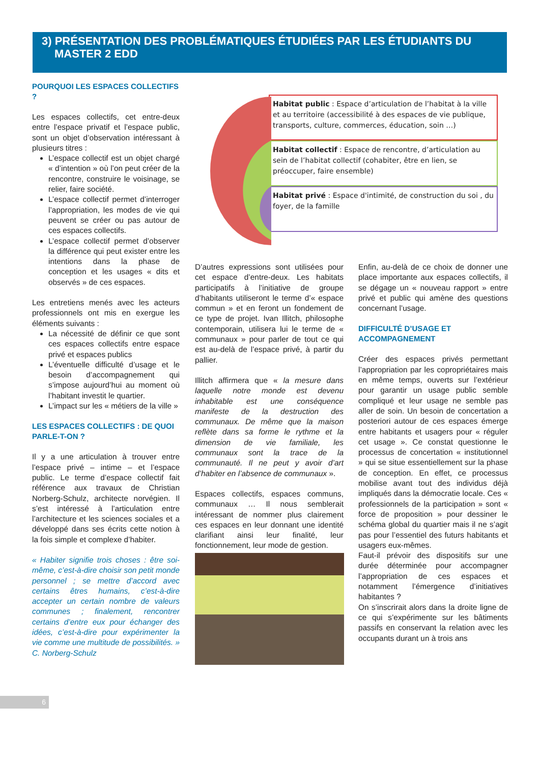3) PRÉSENTATION DES PROBLÉMATIQUES ÉTUDIÉES PAR LES ÉTUDIANTS DU
MASTER 2 EDD
Habitat public : Espace d’articulation de l’habitat à la ville et au territoire (accessibilité à des espaces de vie publique, transports, culture, commerces, éducation, soin …)
Habitat collectif : Espace de rencontre, d’articulation au sein de l’habitat collectif (cohabiter, être en lien, se préoccuper, faire ensemble)
Habitat privé : Espace d'intimité, de construction du soi , du foyer, de la famille
POURQUOI LES ESPACES COLLECTIFS ?
Les espaces collectifs, cet entre-deux entre l’espace privatif et l’espace public, sont un objet d’observation intéressant à plusieurs titres :
L’espace collectif est un objet chargé « d’intention » où l’on peut créer de la rencontre, construire le voisinage, se relier, faire société.
L’espace collectif permet d’interroger l’appropriation, les modes de vie qui peuvent se créer ou pas autour de ces espaces collectifs.
L’espace collectif permet d’observer la différence qui peut exister entre les intentions dans la phase de conception et les usages « dits et observés » de ces espaces.
Les entretiens menés avec les acteurs professionnels ont mis en exergue les éléments suivants :
La nécessité de définir ce que sont ces espaces collectifs entre espace privé et espaces publics
L’éventuelle difficulté d’usage et le besoin d’accompagnement qui s’impose aujourd’hui au moment où l’habitant investit le quartier.
L’impact sur les « métiers de la ville »
LES ESPACES COLLECTIFS : DE QUOI PARLE-T-ON ?
Il y a une articulation à trouver entre l’espace privé – intime – et l’espace public. Le terme d’espace collectif fait référence aux travaux de Christian Norberg-Schulz, architecte norvégien. Il s’est intéressé à l’articulation entre l’architecture et les sciences sociales et a développé dans ses écrits cette notion à la fois simple et complexe d’habiter.
« Habiter signifie trois choses : être soi-même, c’est-à-dire choisir son petit monde personnel ; se mettre d’accord avec certains êtres humains, c’est-à-dire accepter un certain nombre de valeurs communes ; finalement, rencontrer certains d’entre eux pour échanger des idées, c’est-à-dire pour expérimenter la vie comme une multitude de possibilités. » C. Norberg-Schulz
D’autres expressions sont utilisées pour cet espace d’entre-deux. Les habitats participatifs à l’initiative de groupe d’habitants utiliseront le terme d’« espace commun » et en feront un fondement de ce type de projet. Ivan Illitch, philosophe contemporain, utilisera lui le terme de « communaux » pour parler de tout ce qui est au-delà de l’espace privé, à partir du pallier.
Illitch affirmera que « la mesure dans laquelle notre monde est devenu inhabitable est une conséquence manifeste de la destruction des communaux. De même que la maison reflète dans sa forme le rythme et la dimension de vie familiale, les communaux sont la trace de la communauté. Il ne peut y avoir d’art d’habiter en l’absence de communaux ».
Espaces collectifs, espaces communs, communaux … Il nous semblerait intéressant de nommer plus clairement ces espaces en leur donnant une identité clarifiant ainsi leur finalité, leur fonctionnement, leur mode de gestion.
Enfin, au-delà de ce choix de donner une place importante aux espaces collectifs, il se dégage un « nouveau rapport » entre privé et public qui amène des questions concernant l’usage.
DIFFICULTÉ D’USAGE ET ACCOMPAGNEMENT
Créer des espaces privés permettant l’appropriation par les copropriétaires mais en même temps, ouverts sur l’extérieur pour garantir un usage public semble compliqué et leur usage ne semble pas aller de soin. Un besoin de concertation a posteriori autour de ces espaces émerge entre habitants et usagers pour « réguler cet usage ». Ce constat questionne le processus de concertation « institutionnel » qui se situe essentiellement sur la phase de conception. En effet, ce processus mobilise avant tout des individus déjà impliqués dans la démocratie locale. Ces « professionnels de la participation » sont « force de proposition » pour dessiner le schéma global du quartier mais il ne s’agit pas pour l’essentiel des futurs habitants et usagers eux-mêmes.
Faut-il prévoir des dispositifs sur une durée déterminée pour accompagner l’appropriation de ces espaces et notamment l’émergence d’initiatives habitantes ?
On s’inscrirait alors dans la droite ligne de ce qui s’expérimente sur les bâtiments passifs en conservant la relation avec les occupants durant un à trois ans
6